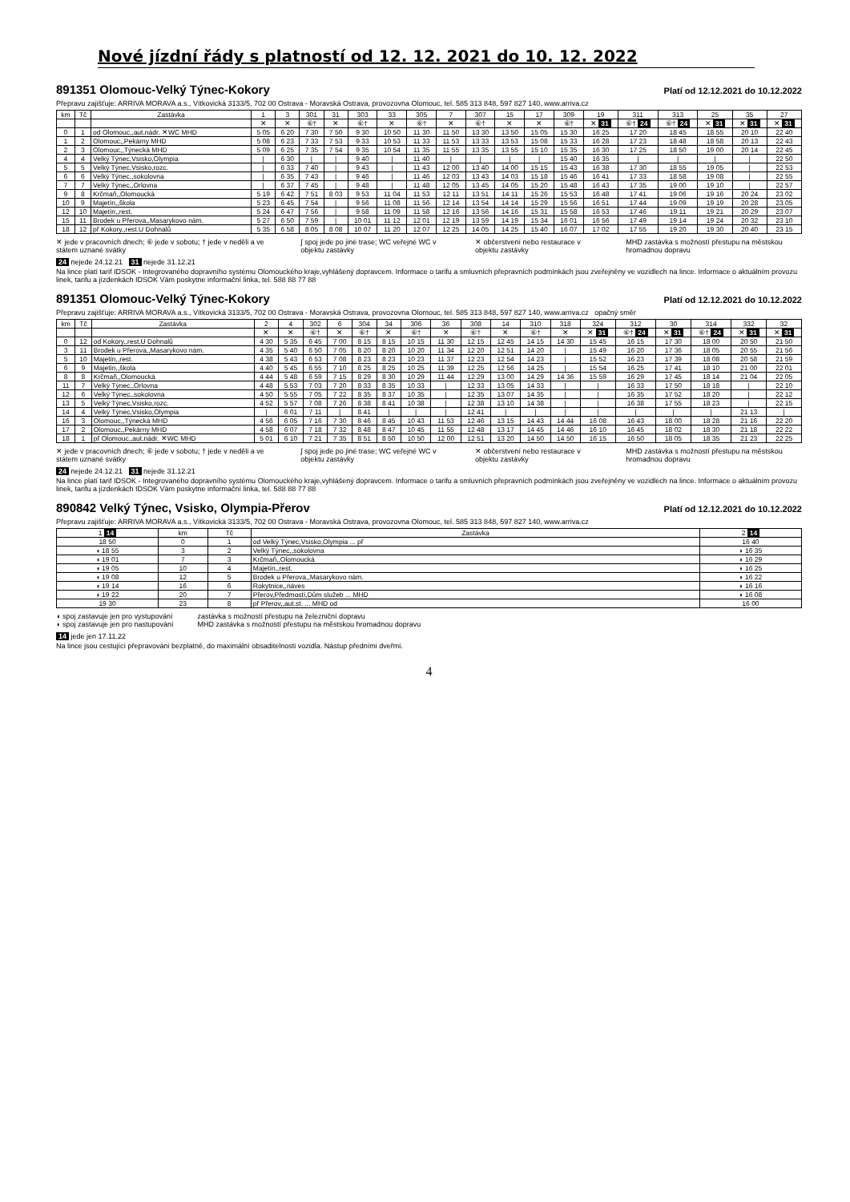Nové jízdní řády s platností od 12. 12. 2021 do 10. 12. 2022
891351 Olomouc-Velký Týnec-Kokory
Platí od 12.12.2021 do 10.12.2022
Přepravu zajišťuje: ARRIVA MORAVA a.s., Vítkovická 3133/5, 702 00 Ostrava - Moravská Ostrava, provozovna Olomouc, tel. 585 313 848, 597 827 140, www.arriva.cz
| km | Tč | Zastávka | 1 | 3 | 301 | 31 | 303 | 33 | 305 | 7 | 307 | 15 | 17 | 309 | 19 | 311 | 313 | 25 | 35 | 27 |
| --- | --- | --- | --- | --- | --- | --- | --- | --- | --- | --- | --- | --- | --- | --- | --- | --- | --- | --- | --- | --- |
| | | | ✕ | ✕ | ⑥† | ✕ | ⑥† | ✕ | ⑥† | ✕ | ⑥† | ✕ | ✕ | ⑥† | ✕ 31 | ⑥† 24 | ⑥† 24 | ✕ 31 | ✕ 31 | ✕ 31 |
| 0 | 1 | od Olomouc,,aut.nádr. ✕WC MHD | 5 05 | 6 20 | 7 30 | 7 50 | 9 30 | 10 50 | 11 30 | 11 50 | 13 30 | 13 50 | 15 05 | 15 30 | 16 25 | 17 20 | 18 45 | 18 55 | 20 10 | 22 40 |
| 1 | 2 | Olomouc,,Pekárny MHD | 5 08 | 6 23 | 7 33 | 7 53 | 9 33 | 10 53 | 11 33 | 11 53 | 13 33 | 13 53 | 15 08 | 15 33 | 16 28 | 17 23 | 18 48 | 18 58 | 20 13 | 22 43 |
| 2 | 3 | Olomouc,,Týnecká MHD | 5 09 | 6 25 | 7 35 | 7 54 | 9 35 | 10 54 | 11 35 | 11 55 | 13 35 | 13 55 | 15 10 | 15 35 | 16 30 | 17 25 | 18 50 | 19 00 | 20 14 | 22 45 |
| 4 | 4 | Velký Týnec,Vsisko,Olympia | / | 6 30 | / | / | 9 40 | / | 11 40 | / | / | / | / | 15 40 | 16 35 | / | / | / | / | 22 50 |
| 5 | 5 | Velký Týnec,Vsisko,rozc. | / | 6 33 | 7 40 | / | 9 43 | / | 11 43 | 12 00 | 13 40 | 14 00 | 15 15 | 15 43 | 16 38 | 17 30 | 18 55 | 19 05 | / | 22 53 |
| 6 | 6 | Velký Týnec,,sokolovna | / | 6 35 | 7 43 | / | 9 46 | / | 11 46 | 12 03 | 13 43 | 14 03 | 15 18 | 15 46 | 16 41 | 17 33 | 18 58 | 19 08 | / | 22 55 |
| 7 | 7 | Velký Týnec,,Orlovna | / | 6 37 | 7 45 | / | 9 48 | / | 11 48 | 12 05 | 13 45 | 14 05 | 15 20 | 15 48 | 16 43 | 17 35 | 19 00 | 19 10 | / | 22 57 |
| 9 | 8 | Krčmaň,,Olomoucká | 5 19 | 6 42 | 7 51 | 8 03 | 9 53 | 11 04 | 11 53 | 12 11 | 13 51 | 14 11 | 15 26 | 15 53 | 16 48 | 17 41 | 19 06 | 19 16 | 20 24 | 23 02 |
| 10 | 9 | Majetín,,škola | 5 23 | 6 45 | 7 54 | / | 9 56 | 11 08 | 11 56 | 12 14 | 13 54 | 14 14 | 15 29 | 15 56 | 16 51 | 17 44 | 19 09 | 19 19 | 20 28 | 23 05 |
| 12 | 10 | Majetín,,rest. | 5 24 | 6 47 | 7 56 | / | 9 58 | 11 09 | 11 58 | 12 16 | 13 56 | 14 16 | 15 31 | 15 58 | 16 53 | 17 46 | 19 11 | 19 21 | 20 29 | 23 07 |
| 15 | 11 | Brodek u Přerova,,Masarykovo nám. | 5 27 | 6 50 | 7 59 | / | 10 01 | 11 12 | 12 01 | 12 19 | 13 59 | 14 19 | 15 34 | 16 01 | 16 56 | 17 49 | 19 14 | 19 24 | 20 32 | 23 10 |
| 18 | 12 | př Kokory,,rest.U Dohnalů | 5 35 | 6 58 | 8 05 | 8 08 | 10 07 | 11 20 | 12 07 | 12 25 | 14 05 | 14 25 | 15 40 | 16 07 | 17 02 | 17 55 | 19 20 | 19 30 | 20 40 | 23 15 |
✕ jede v pracovních dnech; ⑥ jede v sobotu; † jede v neděli a ve státem uznané svátky
∫ spoj jede po jiné trase; WC veřejné WC v objektu zastávky
✕ občerstvení nebo restaurace v objektu zastávky
MHD zastávka s možností přestupu na městskou hromadnou dopravu
24 nejede 24.12.21 31 nejede 31.12.21
Na lince platí tarif IDSOK - Integrovaného dopravního systému Olomouckého kraje,vyhlášený dopravcem. Informace o tarifu a smluvních přepravních podmínkách jsou zveřejněny ve vozidlech na lince. Informace o aktuálním provozu linek, tarifu a jízdenkách IDSOK Vám poskytne informační linka, tel. 588 88 77 88
891351 Olomouc-Velký Týnec-Kokory
Platí od 12.12.2021 do 10.12.2022
Přepravu zajišťuje: ARRIVA MORAVA a.s., Vítkovická 3133/5, 702 00 Ostrava - Moravská Ostrava, provozovna Olomouc, tel. 585 313 848, 597 827 140, www.arriva.cz opačný směr
| km | Tč | Zastávka | 2 | 4 | 302 | 6 | 304 | 34 | 306 | 36 | 308 | 14 | 310 | 318 | 324 | 312 | 30 | 314 | 332 | 32 |
| --- | --- | --- | --- | --- | --- | --- | --- | --- | --- | --- | --- | --- | --- | --- | --- | --- | --- | --- | --- | --- |
| | | | ✕ | ✕ | ⑥† | ✕ | ⑥† | ✕ | ⑥† | ✕ | ⑥† | ✕ | ⑥† | ✕ | ✕ 31 | ⑥† 24 | ✕ 31 | ⑥† 24 | ✕ 31 | ✕ 31 |
| 0 | 12 | od Kokory,,rest.U Dohnalů | 4 30 | 5 35 | 6 45 | 7 00 | 8 15 | 8 15 | 10 15 | 11 30 | 12 15 | 12 45 | 14 15 | 14 30 | 15 45 | 16 15 | 17 30 | 18 00 | 20 50 | 21 50 |
| 3 | 11 | Brodek u Přerova,,Masarykovo nám. | 4 35 | 5 40 | 6 50 | 7 05 | 8 20 | 8 20 | 10 20 | 11 34 | 12 20 | 12 51 | 14 20 | / | 15 49 | 16 20 | 17 36 | 18 05 | 20 55 | 21 56 |
| 5 | 10 | Majetín,,rest. | 4 38 | 5 43 | 6 53 | 7 08 | 8 23 | 8 23 | 10 23 | 11 37 | 12 23 | 12 54 | 14 23 | / | 15 52 | 16 23 | 17 39 | 18 08 | 20 58 | 21 59 |
| 6 | 9 | Majetín,,škola | 4 40 | 5 45 | 6 55 | 7 10 | 8 25 | 8 25 | 10 25 | 11 39 | 12 25 | 12 56 | 14 25 | / | 15 54 | 16 25 | 17 41 | 18 10 | 21 00 | 22 01 |
| 8 | 8 | Krčmaň,,Olomoucká | 4 44 | 5 48 | 6 59 | 7 15 | 8 29 | 8 30 | 10 29 | 11 44 | 12 29 | 13 00 | 14 29 | 14 36 | 15 59 | 16 29 | 17 45 | 18 14 | 21 04 | 22 05 |
| 11 | 7 | Velký Týnec,,Orlovna | 4 48 | 5 53 | 7 03 | 7 20 | 8 33 | 8 35 | 10 33 | / | 12 33 | 13 05 | 14 33 | / | / | 16 33 | 17 50 | 18 18 | / | 22 10 |
| 12 | 6 | Velký Týnec,,sokolovna | 4 50 | 5 55 | 7 05 | 7 22 | 8 35 | 8 37 | 10 35 | / | 12 35 | 13 07 | 14 35 | / | / | 16 35 | 17 52 | 18 20 | / | 22 12 |
| 13 | 5 | Velký Týnec,Vsisko,rozc. | 4 52 | 5 57 | 7 08 | 7 26 | 8 38 | 8 41 | 10 38 | / | 12 38 | 13 10 | 14 38 | / | / | 16 38 | 17 55 | 18 23 | / | 22 15 |
| 14 | 4 | Velký Týnec,Vsisko,Olympia | / | 6 01 | 7 11 | / | 8 41 | / | / | / | 12 41 | / | / | / | / | / | / | / | 21 13 | / |
| 16 | 3 | Olomouc,,Týnecká MHD | 4 56 | 6 05 | 7 16 | 7 30 | 8 46 | 8 45 | 10 43 | 11 53 | 12 46 | 13 15 | 14 43 | 14 44 | 16 08 | 16 43 | 18 00 | 18 28 | 21 16 | 22 20 |
| 17 | 2 | Olomouc,,Pekárny MHD | 4 58 | 6 07 | 7 18 | 7 32 | 8 48 | 8 47 | 10 45 | 11 55 | 12 48 | 13 17 | 14 45 | 14 46 | 16 10 | 16 45 | 18 02 | 18 30 | 21 18 | 22 22 |
| 18 | 1 | př Olomouc,,aut.nádr. ✕WC MHD | 5 01 | 6 10 | 7 21 | 7 35 | 8 51 | 8 50 | 10 50 | 12 00 | 12 51 | 13 20 | 14 50 | 14 50 | 16 15 | 16 50 | 18 05 | 18 35 | 21 23 | 22 25 |
✕ jede v pracovních dnech; ⑥ jede v sobotu; † jede v neděli a ve státem uznané svátky
∫ spoj jede po jiné trase; WC veřejné WC v objektu zastávky
✕ občerstvení nebo restaurace v objektu zastávky
MHD zastávka s možností přestupu na městskou hromadnou dopravu
24 nejede 24.12.21 31 nejede 31.12.21
Na lince platí tarif IDSOK - Integrovaného dopravního systému Olomouckého kraje,vyhlášený dopravcem. Informace o tarifu a smluvních přepravních podmínkách jsou zveřejněny ve vozidlech na lince. Informace o aktuálním provozu linek, tarifu a jízdenkách IDSOK Vám poskytne informační linka, tel. 588 88 77 88
890842 Velký Týnec, Vsisko, Olympia-Přerov
Platí od 12.12.2021 do 10.12.2022
Přepravu zajišťuje: ARRIVA MORAVA a.s., Vítkovická 3133/5, 702 00 Ostrava - Moravská Ostrava, provozovna Olomouc, tel. 585 313 848, 597 827 140, www.arriva.cz
| 1 14 | km | Tč | Zastávka | 2 14 |
| --- | --- | --- | --- | --- |
| 18 50 | 0 | 1 | od Velký Týnec,Vsisko,Olympia ... př | 16 40 |
| ◖ 18 55 | 3 | 2 | Velký Týnec,,sokolovna | ◗ 16 35 |
| ◖ 19 01 | 7 | 3 | Krčmaň,,Olomoucká | ◗ 16 29 |
| ◖ 19 05 | 10 | 4 | Majetín,,rest. | ◗ 16 25 |
| ◖ 19 08 | 12 | 5 | Brodek u Přerova,,Masarykovo nám. | ◗ 16 22 |
| ◖ 19 14 | 16 | 6 | Rokytnice,,náves | ◗ 16 16 |
| ◖ 19 22 | 20 | 7 | Přerov,Předmostí,Dům služeb ... MHD | ◗ 16 08 |
| 19 30 | 23 | 8 | př Přerov,,aut.st. ... MHD od | 16 00 |
◖ spoj zastavuje jen pro vystupování
◗ spoj zastavuje jen pro nastupování
zastávka s možností přestupu na železniční dopravu
MHD zastávka s možností přestupu na městskou hromadnou dopravu
14 jede jen 17.11.22
Na lince jsou cestující přepravováni bezplatně, do maximální obsaditelnosti vozidla. Nástup předními dveřmi.
4